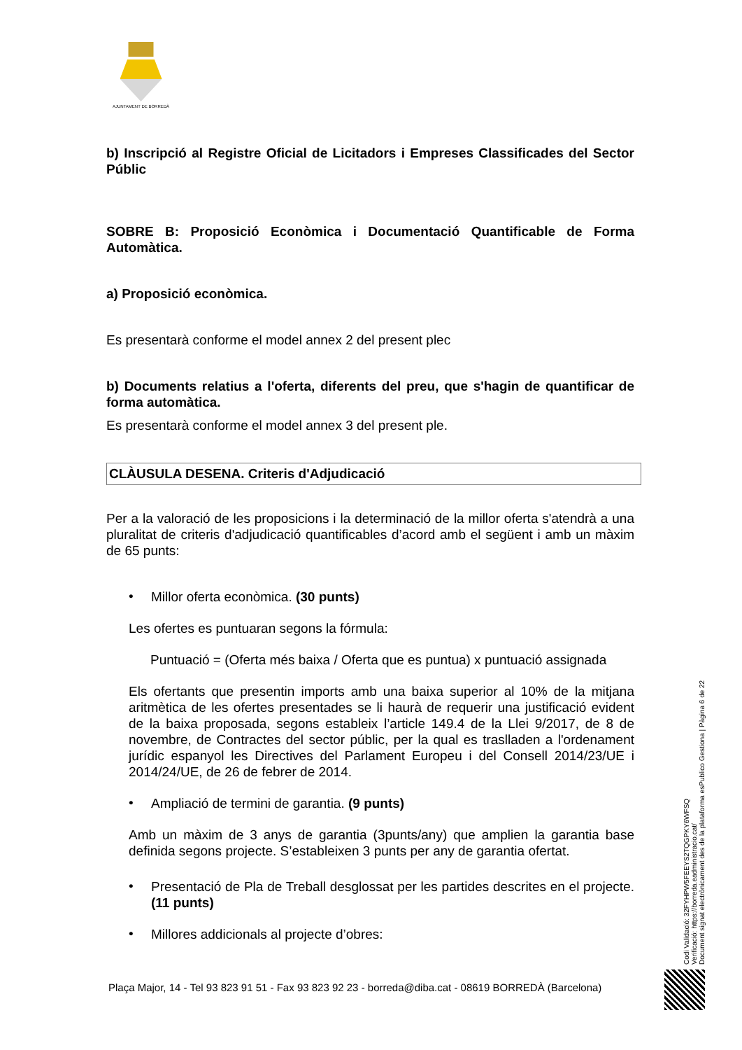AJUNTAMENT DE BORREDÀ
b) Inscripció al Registre Oficial de Licitadors i Empreses Classificades del Sector Públic
SOBRE B: Proposició Econòmica i Documentació Quantificable de Forma Automàtica.
a) Proposició econòmica.
Es presentarà conforme el model annex 2 del present plec
b) Documents relatius a l'oferta, diferents del preu, que s'hagin de quantificar de forma automàtica.
Es presentarà conforme el model annex 3 del present ple.
CLÀUSULA DESENA. Criteris d'Adjudicació
Per a la valoració de les proposicions i la determinació de la millor oferta s'atendrà a una pluralitat de criteris d'adjudicació quantificables d’acord amb el següent i amb un màxim de 65 punts:
•
Millor oferta econòmica. (30 punts)
Les ofertes es puntuaran segons la fórmula:
Puntuació = (Oferta més baixa / Oferta que es puntua) x puntuació assignada
Els ofertants que presentin imports amb una baixa superior al 10% de la mitjana aritmètica de les ofertes presentades se li haurà de requerir una justificació evident de la baixa proposada, segons estableix l’article 149.4 de la Llei 9/2017, de 8 de novembre, de Contractes del sector públic, per la qual es traslladen a l'ordenament jurídic espanyol les Directives del Parlament Europeu i del Consell 2014/23/UE i 2014/24/UE, de 26 de febrer de 2014.
•
Ampliació de termini de garantia. (9 punts)
Amb un màxim de 3 anys de garantia (3punts/any) que amplien la garantia base definida segons projecte. S’estableixen 3 punts per any de garantia ofertat.
•
Presentació de Pla de Treball desglossat per les partides descrites en el projecte. (11 punts)
•
Millores addicionals al projecte d’obres:
Codi Validació: 32FYHPW5FEEYS2TQGPKY6WFSQ
Verificació: https://borreda.eadministracio.cat/
Document signat electrònicament des de la plataforma esPublico Gestiona | Pàgina 6 de 22
Plaça Major, 14 - Tel 93 823 91 51 - Fax 93 823 92 23 - borreda@diba.cat - 08619 BORREDÀ (Barcelona)